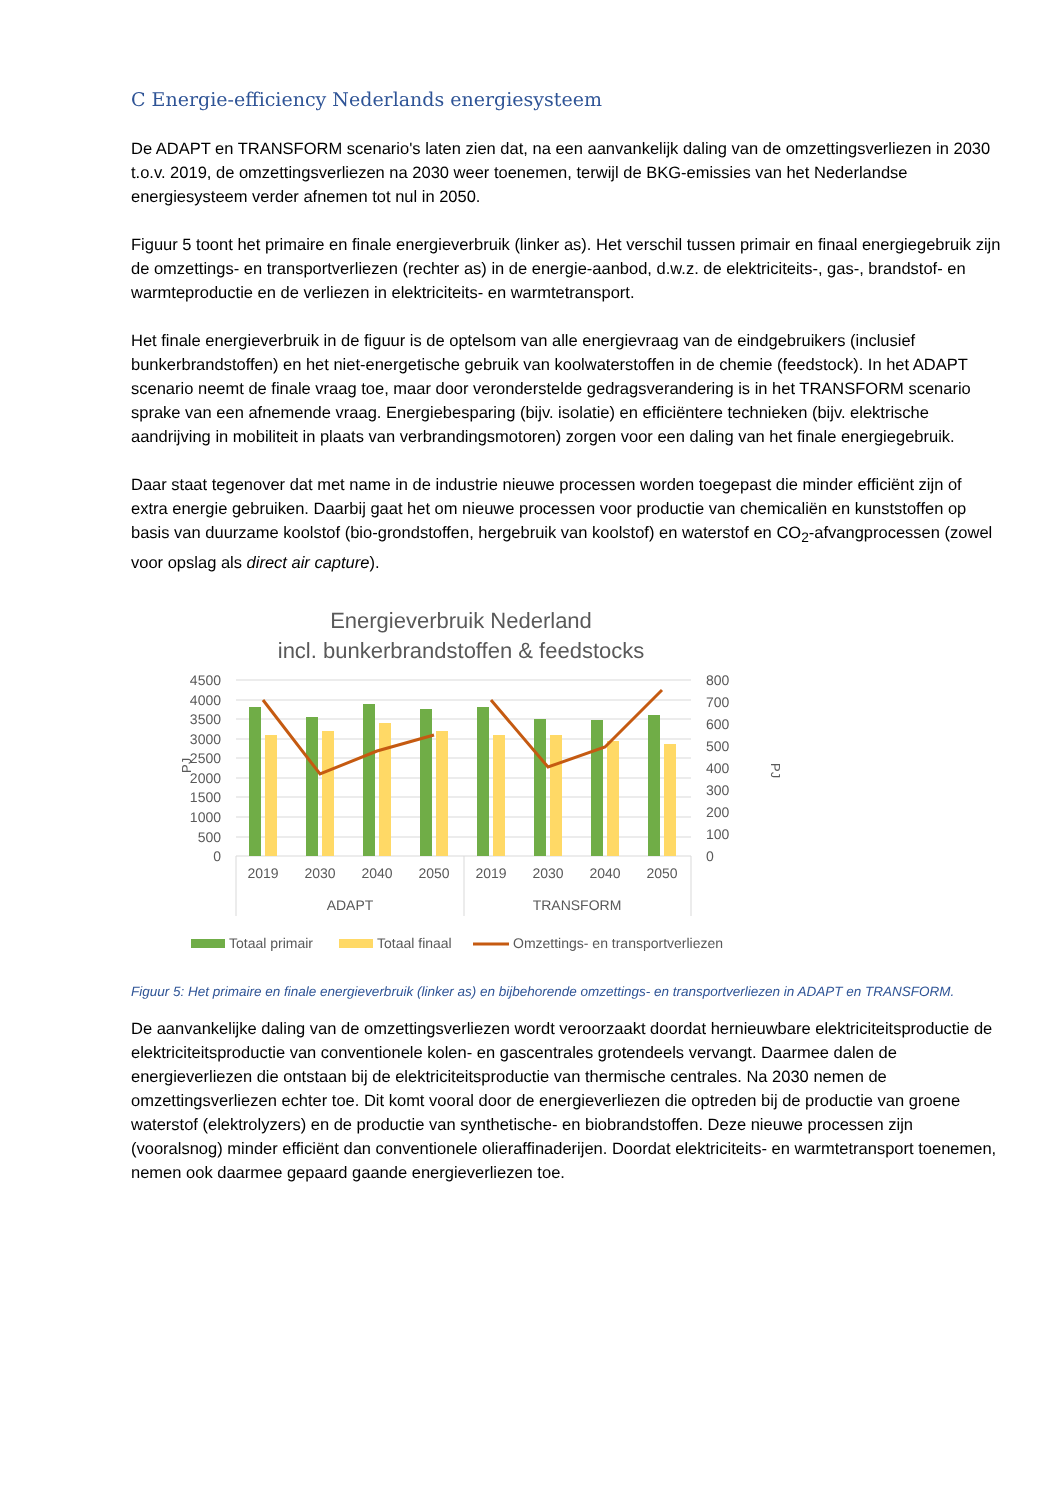C Energie-efficiency Nederlands energiesysteem
De ADAPT en TRANSFORM scenario's laten zien dat, na een aanvankelijk daling van de omzettingsverliezen in 2030 t.o.v. 2019, de omzettingsverliezen na 2030 weer toenemen, terwijl de BKG-emissies van het Nederlandse energiesysteem verder afnemen tot nul in 2050.
Figuur 5 toont het primaire en finale energieverbruik (linker as). Het verschil tussen primair en finaal energiegebruik zijn de omzettings- en transportverliezen (rechter as) in de energie-aanbod, d.w.z. de elektriciteits-, gas-, brandstof- en warmteproductie en de verliezen in elektriciteits- en warmtetransport.
Het finale energieverbruik in de figuur is de optelsom van alle energievraag van de eindgebruikers (inclusief bunkerbrandstoffen) en het niet-energetische gebruik van koolwaterstoffen in de chemie (feedstock). In het ADAPT scenario neemt de finale vraag toe, maar door veronderstelde gedragsverandering is in het TRANSFORM scenario sprake van een afnemende vraag. Energiebesparing (bijv. isolatie) en efficiëntere technieken (bijv. elektrische aandrijving in mobiliteit in plaats van verbrandingsmotoren) zorgen voor een daling van het finale energiegebruik.
Daar staat tegenover dat met name in de industrie nieuwe processen worden toegepast die minder efficiënt zijn of extra energie gebruiken. Daarbij gaat het om nieuwe processen voor productie van chemicaliën en kunststoffen op basis van duurzame koolstof (bio-grondstoffen, hergebruik van koolstof) en waterstof en CO<sub>2</sub>-afvangprocessen (zowel voor opslag als direct air capture).
Energieverbruik Nederland
incl. bunkerbrandstoffen & feedstocks
4500
4000
3500
3000
2500
2000
1500
1000
500
0
800
700
600
500
400
300
200
100
0
PJ
PJ
2019
2030
2040
2050
2019
2030
2040
2050
ADAPT
TRANSFORM
Totaal primair
Totaal finaal
Omzettings- en transportverliezen
Figuur 5: Het primaire en finale energieverbruik (linker as) en bijbehorende omzettings- en transportverliezen in ADAPT en TRANSFORM.
De aanvankelijke daling van de omzettingsverliezen wordt veroorzaakt doordat hernieuwbare elektriciteitsproductie de elektriciteitsproductie van conventionele kolen- en gascentrales grotendeels vervangt. Daarmee dalen de energieverliezen die ontstaan bij de elektriciteitsproductie van thermische centrales. Na 2030 nemen de omzettingsverliezen echter toe. Dit komt vooral door de energieverliezen die optreden bij de productie van groene waterstof (elektrolyzers) en de productie van synthetische- en biobrandstoffen. Deze nieuwe processen zijn (vooralsnog) minder efficiënt dan conventionele olieraffinaderijen. Doordat elektriciteits- en warmtetransport toenemen, nemen ook daarmee gepaard gaande energieverliezen toe.